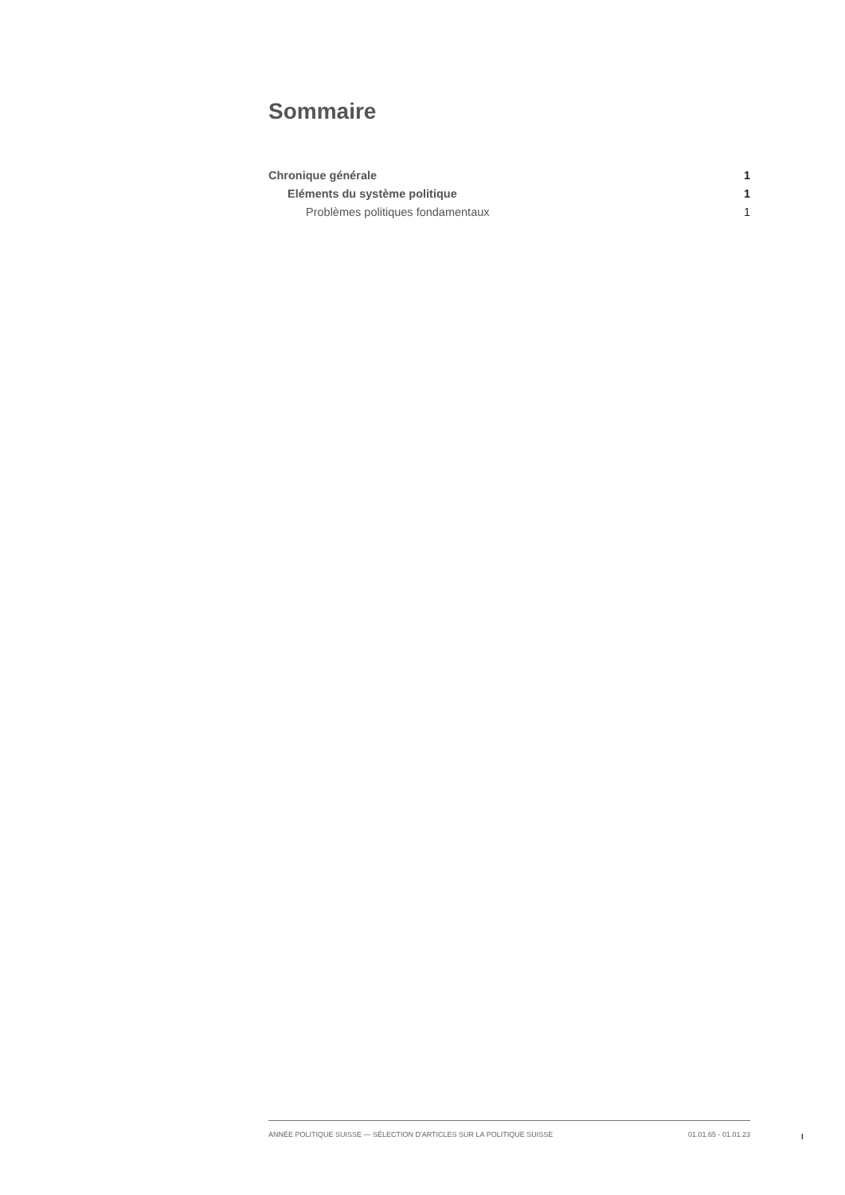Sommaire
Chronique générale 1
Eléments du système politique 1
Problèmes politiques fondamentaux 1
ANNÉE POLITIQUE SUISSE — SÉLECTION D'ARTICLES SUR LA POLITIQUE SUISSE 01.01.65 - 01.01.23
I